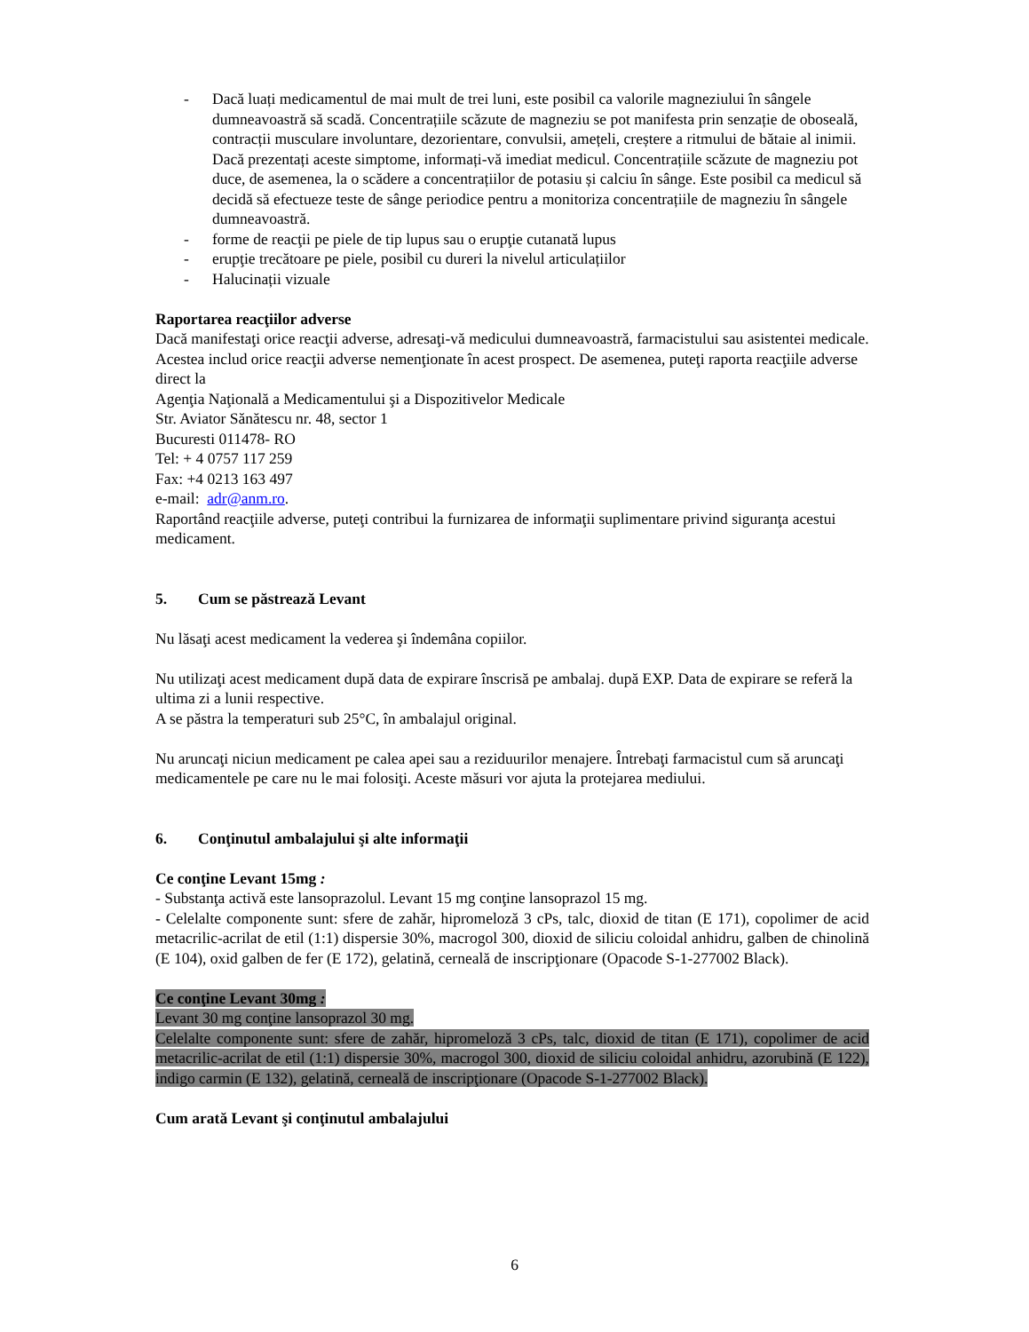- Dacă luați medicamentul de mai mult de trei luni, este posibil ca valorile magneziului în sângele dumneavoastră să scadă. Concentrațiile scăzute de magneziu se pot manifesta prin senzație de oboseală, contracții musculare involuntare, dezorientare, convulsii, amețeli, creștere a ritmului de bătaie al inimii. Dacă prezentați aceste simptome, informați-vă imediat medicul. Concentrațiile scăzute de magneziu pot duce, de asemenea, la o scădere a concentrațiilor de potasiu și calciu în sânge. Este posibil ca medicul să decidă să efectueze teste de sânge periodice pentru a monitoriza concentrațiile de magneziu în sângele dumneavoastră.
- forme de reacţii pe piele de tip lupus sau o erupţie cutanată lupus
- erupţie trecătoare pe piele, posibil cu dureri la nivelul articulațiilor
- Halucinații vizuale
Raportarea reacţiilor adverse
Dacă manifestaţi orice reacţii adverse, adresaţi-vă medicului dumneavoastră, farmacistului sau asistentei medicale. Acestea includ orice reacţii adverse nemenţionate în acest prospect. De asemenea, puteţi raporta reacţiile adverse direct la
Agenţia Naţională a Medicamentului şi a Dispozitivelor Medicale
Str. Aviator Sănătescu nr. 48, sector 1
Bucuresti 011478- RO
Tel: + 4 0757 117 259
Fax: +4 0213 163 497
e-mail: adr@anm.ro.
Raportând reacţiile adverse, puteţi contribui la furnizarea de informaţii suplimentare privind siguranţa acestui medicament.
5. Cum se păstrează Levant
Nu lăsaţi acest medicament la vederea şi îndemâna copiilor.
Nu utilizaţi acest medicament după data de expirare înscrisă pe ambalaj. după EXP. Data de expirare se referă la ultima zi a lunii respective.
A se păstra la temperaturi sub 25°C, în ambalajul original.
Nu aruncaţi niciun medicament pe calea apei sau a reziduurilor menajere. Întrebaţi farmacistul cum să aruncaţi medicamentele pe care nu le mai folosiţi. Aceste măsuri vor ajuta la protejarea mediului.
6. Conţinutul ambalajului şi alte informaţii
Ce conţine Levant 15mg :
- Substanţa activă este lansoprazolul. Levant 15 mg conţine lansoprazol 15 mg.
- Celelalte componente sunt: sfere de zahăr, hipromeloză 3 cPs, talc, dioxid de titan (E 171), copolimer de acid metacrilic-acrilat de etil (1:1) dispersie 30%, macrogol 300, dioxid de siliciu coloidal anhidru, galben de chinolină (E 104), oxid galben de fer (E 172), gelatină, cerneală de inscripţionare (Opacode S-1-277002 Black).
Ce conţine Levant 30mg :
Levant 30 mg conţine lansoprazol 30 mg.
Celelalte componente sunt: sfere de zahăr, hipromeloză 3 cPs, talc, dioxid de titan (E 171), copolimer de acid metacrilic-acrilat de etil (1:1) dispersie 30%, macrogol 300, dioxid de siliciu coloidal anhidru, azorubină (E 122), indigo carmin (E 132), gelatină, cerneală de inscripţionare (Opacode S-1-277002 Black).
Cum arată Levant şi conţinutul ambalajului
6